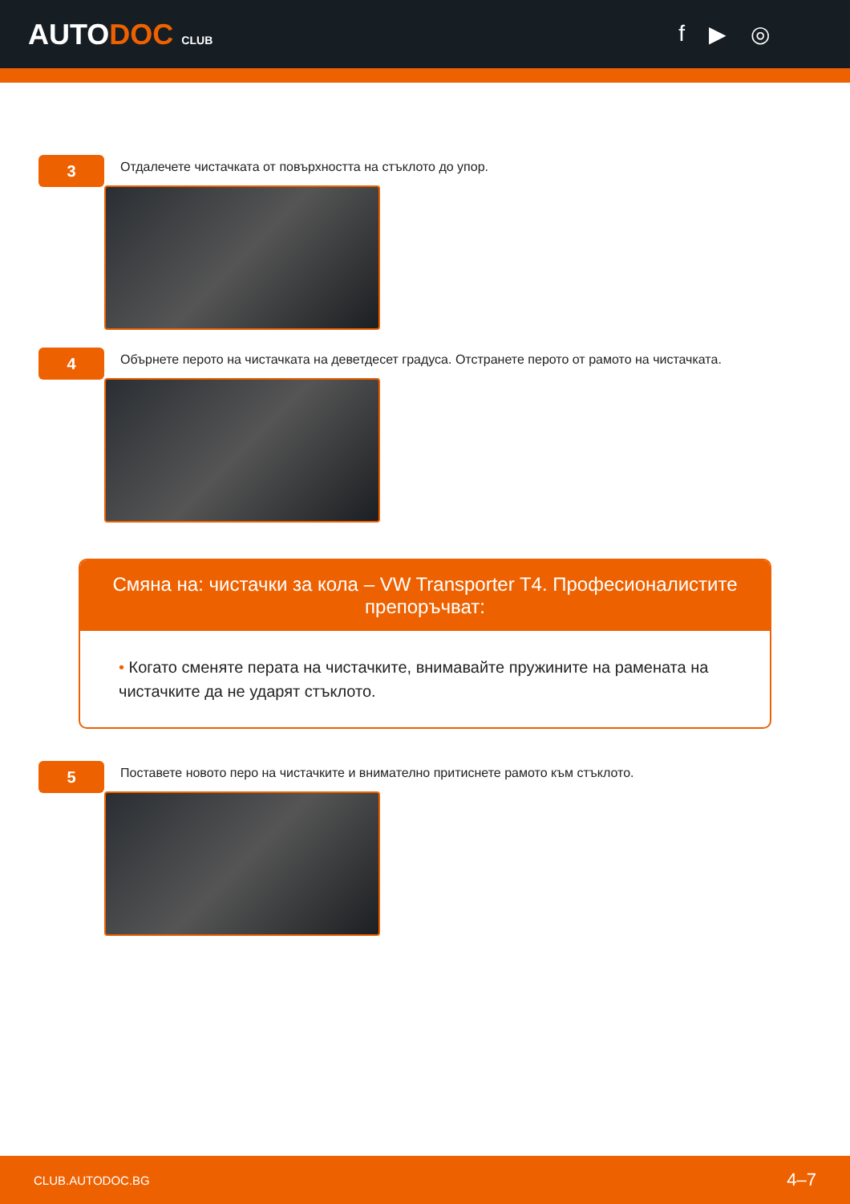AUTODOC CLUB
f ▶ ◎
3
Отдалечете чистачката от повърхността на стъклото до упор.
4
Обърнете перото на чистачката на деветдесет градуса. Отстранете перото от рамото на чистачката.
Смяна на: чистачки за кола – VW Transporter T4. Професионалистите препоръчват:
• Когато сменяте перата на чистачките, внимавайте пружините на рамената на чистачките да не ударят стъклото.
5
Поставете новото перо на чистачките и внимателно притиснете рамото към стъклото.
CLUB.AUTODOC.BG 4–7